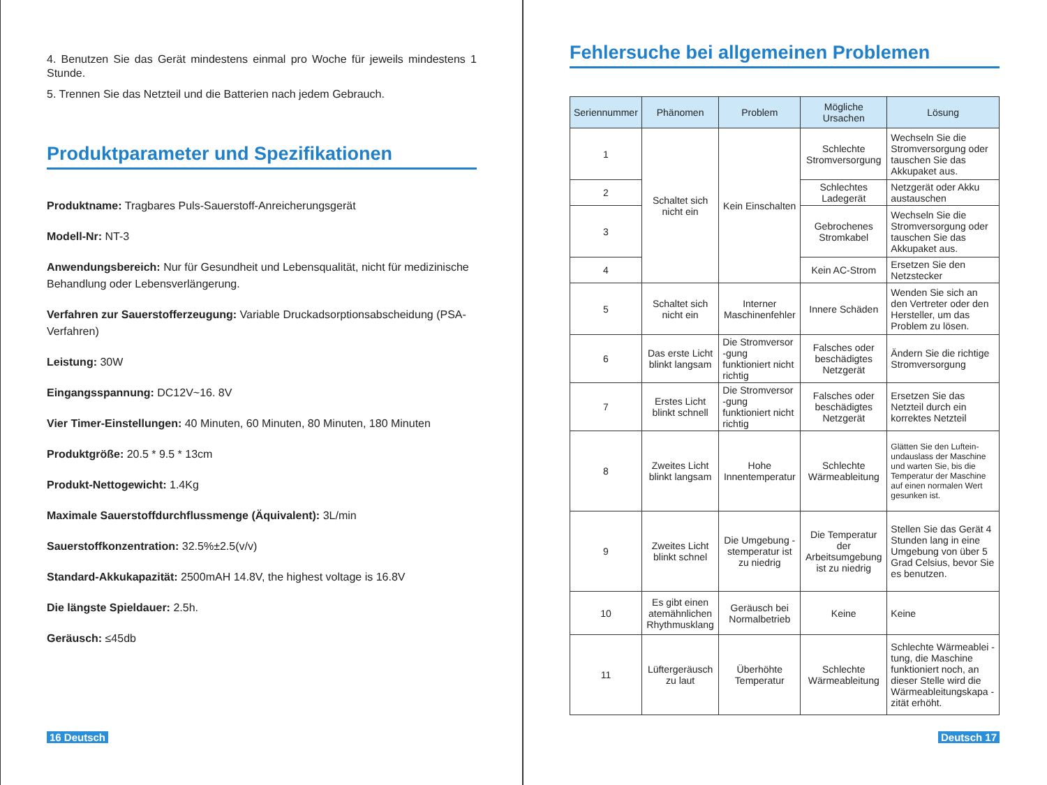4. Benutzen Sie das Gerät mindestens einmal pro Woche für jeweils mindestens 1 Stunde.
5. Trennen Sie das Netzteil und die Batterien nach jedem Gebrauch.
Produktparameter und Spezifikationen
Produktname: Tragbares Puls-Sauerstoff-Anreicherungsgerät
Modell-Nr: NT-3
Anwendungsbereich: Nur für Gesundheit und Lebensqualität, nicht für medizinische Behandlung oder Lebensverlängerung.
Verfahren zur Sauerstofferzeugung: Variable Druckadsorptionsabscheidung (PSA-Verfahren)
Leistung: 30W
Eingangsspannung: DC12V~16. 8V
Vier Timer-Einstellungen: 40 Minuten, 60 Minuten, 80 Minuten, 180 Minuten
Produktgröße: 20.5 * 9.5 * 13cm
Produkt-Nettogewicht: 1.4Kg
Maximale Sauerstoffdurchflussmenge (Äquivalent): 3L/min
Sauerstoffkonzentration: 32.5%±2.5(v/v)
Standard-Akkukapazität: 2500mAH 14.8V, the highest voltage is 16.8V
Die längste Spieldauer: 2.5h.
Geräusch: ≤45db
16 Deutsch
Fehlersuche bei allgemeinen Problemen
| Seriennummer | Phänomen | Problem | Mögliche Ursachen | Lösung |
| --- | --- | --- | --- | --- |
| 1 | Schaltet sich nicht ein | Kein Einschalten | Schlechte Stromversorgung | Wechseln Sie die Stromversorgung oder tauschen Sie das Akkupaket aus. |
| 2 | | | Schlechtes Ladegerät | Netzgerät oder Akku austauschen |
| 3 | | | Gebrochenes Stromkabel | Wechseln Sie die Stromversorgung oder tauschen Sie das Akkupaket aus. |
| 4 | | | Kein AC-Strom | Ersetzen Sie den Netzstecker |
| 5 | Schaltet sich nicht ein | Interner Maschinenfehler | Innere Schäden | Wenden Sie sich an den Vertreter oder den Hersteller, um das Problem zu lösen. |
| 6 | Das erste Licht blinkt langsam | Die Stromversor -gung funktioniert nicht richtig | Falsches oder beschädigtes Netzgerät | Ändern Sie die richtige Stromversorgung |
| 7 | Erstes Licht blinkt schnell | Die Stromversor -gung funktioniert nicht richtig | Falsches oder beschädigtes Netzgerät | Ersetzen Sie das Netzteil durch ein korrektes Netzteil |
| 8 | Zweites Licht blinkt langsam | Hohe Innentemperatur | Schlechte Wärmeableitung | Glätten Sie den Luftein- undauslass der Maschine und warten Sie, bis die Temperatur der Maschine auf einen normalen Wert gesunken ist. |
| 9 | Zweites Licht blinkt schnel | Die Umgebung -stemperatur ist zu niedrig | Die Temperatur der Arbeitsumgebung ist zu niedrig | Stellen Sie das Gerät 4 Stunden lang in eine Umgebung von über 5 Grad Celsius, bevor Sie es benutzen. |
| 10 | Es gibt einen atemähnlichen Rhythmusklang | Geräusch bei Normalbetrieb | Keine | Keine |
| 11 | Lüftergeräusch zu laut | Überhöhte Temperatur | Schlechte Wärmeableitung | Schlechte Wärmeablei -tung, die Maschine funktioniert noch, an dieser Stelle wird die Wärmeableitungskapa -zität erhöht. |
Deutsch 17